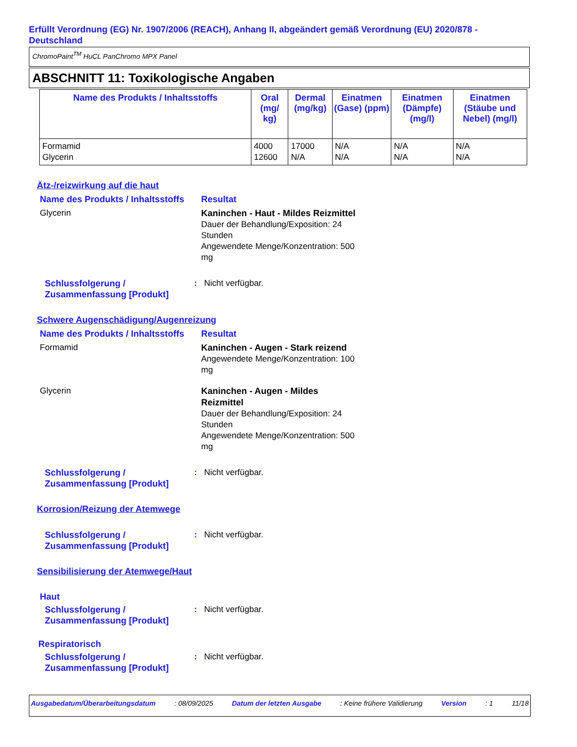Erfüllt Verordnung (EG) Nr. 1907/2006 (REACH), Anhang II, abgeändert gemäß Verordnung (EU) 2020/878 - Deutschland
ChromoPaint<sup>TM</sup> HuCL PanChromo MPX Panel
ABSCHNITT 11: Toxikologische Angaben
| Name des Produkts / Inhaltsstoffs | Oral (mg/ kg) | Dermal (mg/kg) | Einatmen (Gase) (ppm) | Einatmen (Dämpfe) (mg/l) | Einatmen (Stäube und Nebel) (mg/l) |
| --- | --- | --- | --- | --- | --- |
| Formamid Glycerin | 4000 12600 | 17000 N/A | N/A N/A | N/A N/A | N/A N/A |
Ätz-/reizwirkung auf die haut
Name des Produkts / Inhaltsstoffs
Resultat
Glycerin Kaninchen - Haut - Mildes Reizmittel
Dauer der Behandlung/Exposition: 24 Stunden
Angewendete Menge/Konzentration: 500 mg
Schlussfolgerung / Zusammenfassung [Produkt]
: Nicht verfügbar.
Schwere Augenschädigung/Augenreizung
Name des Produkts / Inhaltsstoffs
Resultat
Formamid Kaninchen - Augen - Stark reizend
Angewendete Menge/Konzentration: 100 mg
Glycerin Kaninchen - Augen - Mildes Reizmittel
Dauer der Behandlung/Exposition: 24 Stunden
Angewendete Menge/Konzentration: 500 mg
Schlussfolgerung / Zusammenfassung [Produkt]
: Nicht verfügbar.
Korrosion/Reizung der Atemwege
Schlussfolgerung / Zusammenfassung [Produkt]
: Nicht verfügbar.
Sensibilisierung der Atemwege/Haut
Haut
Schlussfolgerung / Zusammenfassung [Produkt]
: Nicht verfügbar.
Respiratorisch
Schlussfolgerung / Zusammenfassung [Produkt]
: Nicht verfügbar.
Ausgabedatum/Überarbeitungsdatum: 08/09/2025 Datum der letzten Ausgabe: Keine frühere Validierung Version: 1 11/18